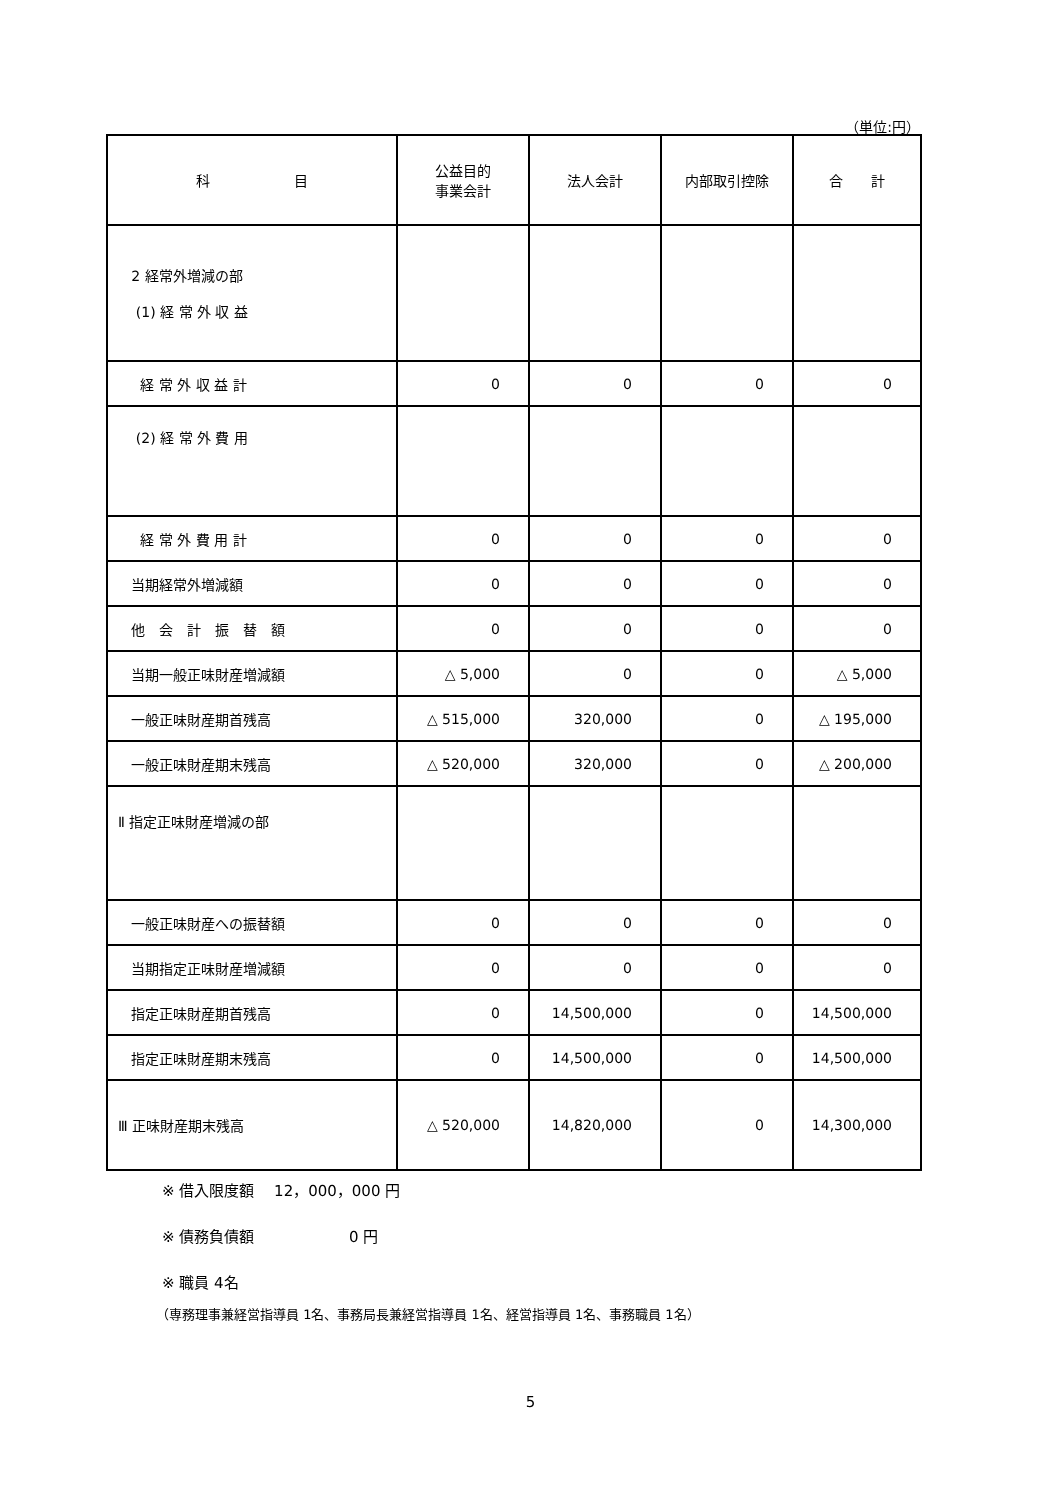（単位:円）
| 科 目 | 公益目的 事業会計 | 法人会計 | 内部取引控除 | 合 計 |
| --- | --- | --- | --- | --- |
| 2 経常外増減の部 (1) 経 常 外 収 益 | | | | |
| 経 常 外 収 益 計 | 0 | 0 | 0 | 0 |
| (2) 経 常 外 費 用 | | | | |
| 経 常 外 費 用 計 | 0 | 0 | 0 | 0 |
| 当期経常外増減額 | 0 | 0 | 0 | 0 |
| 他 会 計 振 替 額 | 0 | 0 | 0 | 0 |
| 当期一般正味財産増減額 | △ 5,000 | 0 | 0 | △ 5,000 |
| 一般正味財産期首残高 | △ 515,000 | 320,000 | 0 | △ 195,000 |
| 一般正味財産期末残高 | △ 520,000 | 320,000 | 0 | △ 200,000 |
| Ⅱ 指定正味財産増減の部 | | | | |
| 一般正味財産への振替額 | 0 | 0 | 0 | 0 |
| 当期指定正味財産増減額 | 0 | 0 | 0 | 0 |
| 指定正味財産期首残高 | 0 | 14,500,000 | 0 | 14,500,000 |
| 指定正味財産期末残高 | 0 | 14,500,000 | 0 | 14,500,000 |
| Ⅲ 正味財産期末残高 | △ 520,000 | 14,820,000 | 0 | 14,300,000 |
※ 借入限度額　 12，000，000 円
※ 債務負債額　　　　　　 0 円
※ 職員 4名
（専務理事兼経営指導員 1名、事務局長兼経営指導員 1名、経営指導員 1名、事務職員 1名）
5